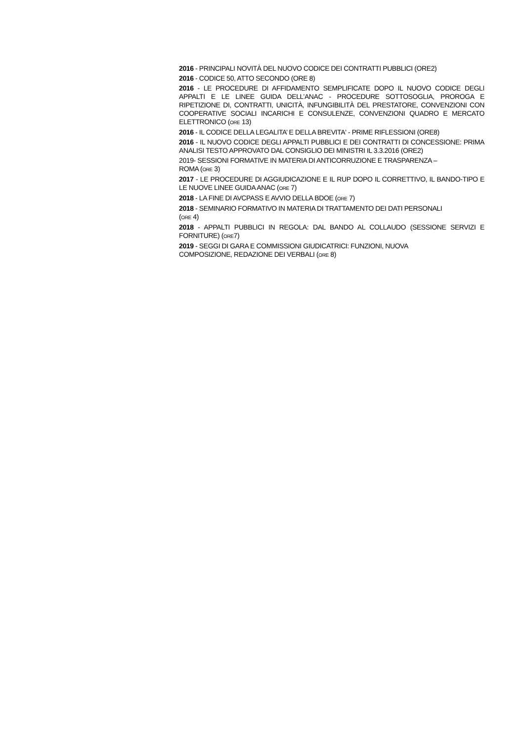2016 - PRINCIPALI NOVITÀ DEL NUOVO CODICE DEI CONTRATTI PUBBLICI (ORE2)
2016 - CODICE 50, ATTO SECONDO (ORE 8)
2016 - LE PROCEDURE DI AFFIDAMENTO SEMPLIFICATE DOPO IL NUOVO CODICE DEGLI APPALTI E LE LINEE GUIDA DELL’ANAC - PROCEDURE SOTTOSOGLIA, PROROGA E RIPETIZIONE DI, CONTRATTI, UNICITÀ, INFUNGIBILITÀ DEL PRESTATORE, CONVENZIONI CON COOPERATIVE SOCIALI INCARICHI E CONSULENZE, CONVENZIONI QUADRO E MERCATO ELETTRONICO (ORE 13)
2016 - IL CODICE DELLA LEGALITA’ E DELLA BREVITA' - PRIME RIFLESSIONI (ORE8)
2016 - IL NUOVO CODICE DEGLI APPALTI PUBBLICI E DEI CONTRATTI DI CONCESSIONE: PRIMA ANALISI TESTO APPROVATO DAL CONSIGLIO DEI MINISTRI IL 3.3.2016 (ORE2)
2019- SESSIONI FORMATIVE IN MATERIA DI ANTICORRUZIONE E TRASPARENZA –
ROMA (ORE 3)
2017 - LE PROCEDURE DI AGGIUDICAZIONE E IL RUP DOPO IL CORRETTIVO, IL BANDO-TIPO E LE NUOVE LINEE GUIDA ANAC (ORE 7)
2018 - LA FINE DI AVCPASS E AVVIO DELLA BDOE (ORE 7)
2018 - SEMINARIO FORMATIVO IN MATERIA DI TRATTAMENTO DEI DATI PERSONALI
(ORE 4)
2018 - APPALTI PUBBLICI IN REGOLA: DAL BANDO AL COLLAUDO (SESSIONE SERVIZI E FORNITURE) (ORE7)
2019 - SEGGI DI GARA E COMMISSIONI GIUDICATRICI: FUNZIONI, NUOVA
COMPOSIZIONE, REDAZIONE DEI VERBALI (ORE 8)